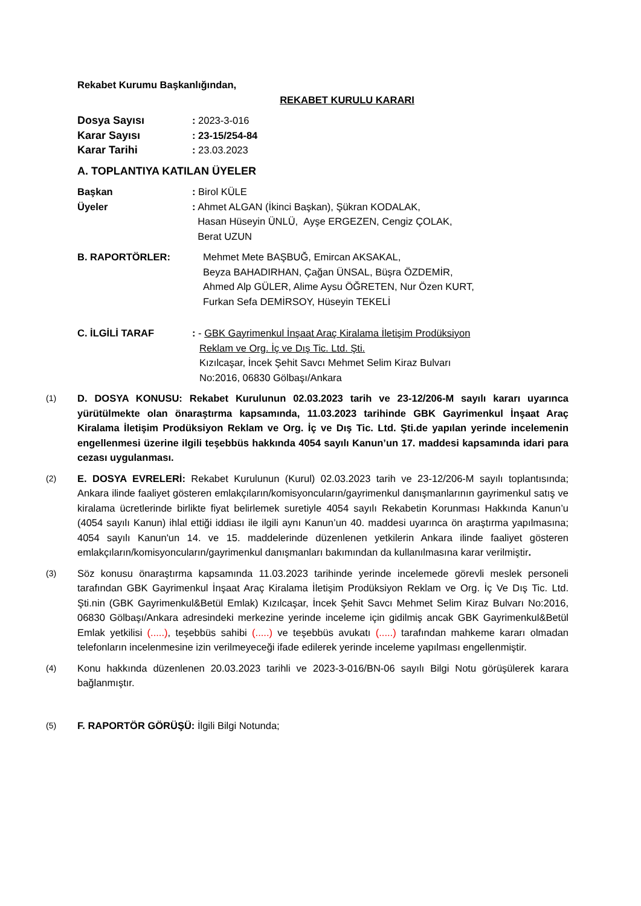Rekabet Kurumu Başkanlığından,
REKABET KURULU KARARI
Dosya Sayısı : 2023-3-016
Karar Sayısı : 23-15/254-84
Karar Tarihi : 23.03.2023
A. TOPLANTIYA KATILAN ÜYELER
Başkan : Birol KÜLE
Üyeler : Ahmet ALGAN (İkinci Başkan), Şükran KODALAK,
Hasan Hüseyin ÜNLÜ, Ayşe ERGEZEN, Cengiz ÇOLAK,
Berat UZUN
B. RAPORTÖRLER: Mehmet Mete BAŞBUĞ, Emircan AKSAKAL,
Beyza BAHADIRHAN, Çağan ÜNSAL, Büşra ÖZDEMİR,
Ahmed Alp GÜLER, Alime Aysu ÖĞRETEN, Nur Özen KURT,
Furkan Sefa DEMİRSOY, Hüseyin TEKELİ
C. İLGİLİ TARAF : - GBK Gayrimenkul İnşaat Araç Kiralama İletişim Prodüksiyon
Reklam ve Org. İç ve Dış Tic. Ltd. Şti.
Kızılcaşar, İncek Şehit Savcı Mehmet Selim Kiraz Bulvarı
No:2016, 06830 Gölbaşı/Ankara
(1) D. DOSYA KONUSU: Rekabet Kurulunun 02.03.2023 tarih ve 23-12/206-M sayılı kararı uyarınca yürütülmekte olan önaraştırma kapsamında, 11.03.2023 tarihinde GBK Gayrimenkul İnşaat Araç Kiralama İletişim Prodüksiyon Reklam ve Org. İç ve Dış Tic. Ltd. Şti.de yapılan yerinde incelemenin engellenmesi üzerine ilgili teşebbüs hakkında 4054 sayılı Kanun’un 17. maddesi kapsamında idari para cezası uygulanması.
(2) E. DOSYA EVRELERİ: Rekabet Kurulunun (Kurul) 02.03.2023 tarih ve 23-12/206-M sayılı toplantısında; Ankara ilinde faaliyet gösteren emlakçıların/komisyoncuların/gayrimenkul danışmanlarının gayrimenkul satış ve kiralama ücretlerinde birlikte fiyat belirlemek suretiyle 4054 sayılı Rekabetin Korunması Hakkında Kanun’u (4054 sayılı Kanun) ihlal ettiği iddiası ile ilgili aynı Kanun’un 40. maddesi uyarınca ön araştırma yapılmasına; 4054 sayılı Kanun'un 14. ve 15. maddelerinde düzenlenen yetkilerin Ankara ilinde faaliyet gösteren emlakçıların/komisyoncuların/gayrimenkul danışmanları bakımından da kullanılmasına karar verilmiştir.
(3) Söz konusu önaraştırma kapsamında 11.03.2023 tarihinde yerinde incelemede görevli meslek personeli tarafından GBK Gayrimenkul İnşaat Araç Kiralama İletişim Prodüksiyon Reklam ve Org. İç Ve Dış Tic. Ltd. Şti.nin (GBK Gayrimenkul&Betül Emlak) Kızılcaşar, İncek Şehit Savcı Mehmet Selim Kiraz Bulvarı No:2016, 06830 Gölbaşı/Ankara adresindeki merkezine yerinde inceleme için gidilmiş ancak GBK Gayrimenkul&Betül Emlak yetkilisi (.....), teşebbüs sahibi (.....) ve teşebbüs avukatı (.....) tarafından mahkeme kararı olmadan telefonların incelenmesine izin verilmeyeceği ifade edilerek yerinde inceleme yapılması engellenmiştir.
(4) Konu hakkında düzenlenen 20.03.2023 tarihli ve 2023-3-016/BN-06 sayılı Bilgi Notu görüşülerek karara bağlanmıştır.
(5) F. RAPORTÖR GÖRÜŞÜ: İlgili Bilgi Notunda;